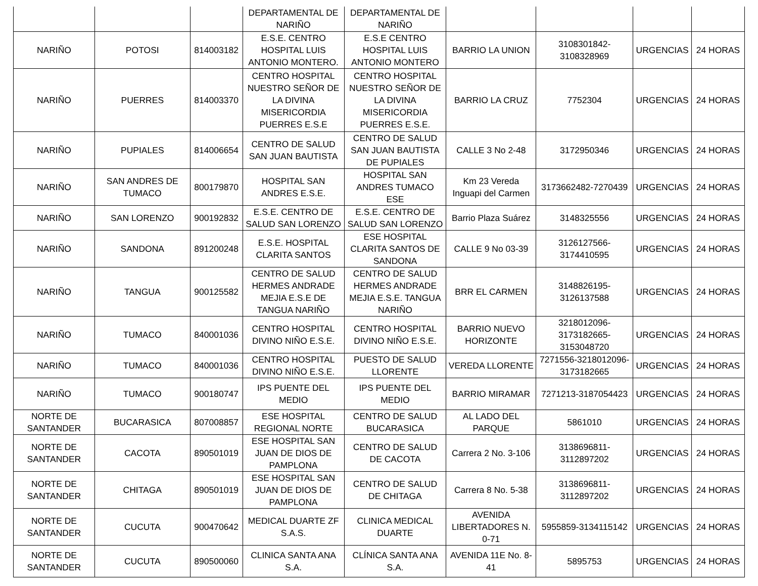| | | | DEPARTAMENTAL DE NARIÑO | DEPARTAMENTAL DE NARIÑO | | | | |
| NARIÑO | POTOSI | 814003182 | E.S.E. CENTRO HOSPITAL LUIS ANTONIO MONTERO. | E.S.E CENTRO HOSPITAL LUIS ANTONIO MONTERO | BARRIO LA UNION | 3108301842-3108328969 | URGENCIAS | 24 HORAS |
| NARIÑO | PUERRES | 814003370 | CENTRO HOSPITAL NUESTRO SEÑOR DE LA DIVINA MISERICORDIA PUERRES E.S.E | CENTRO HOSPITAL NUESTRO SEÑOR DE LA DIVINA MISERICORDIA PUERRES E.S.E. | BARRIO LA CRUZ | 7752304 | URGENCIAS | 24 HORAS |
| NARIÑO | PUPIALES | 814006654 | CENTRO DE SALUD SAN JUAN BAUTISTA | CENTRO DE SALUD SAN JUAN BAUTISTA DE PUPIALES | CALLE 3 No 2-48 | 3172950346 | URGENCIAS | 24 HORAS |
| NARIÑO | SAN ANDRES DE TUMACO | 800179870 | HOSPITAL SAN ANDRES E.S.E. | HOSPITAL SAN ANDRES TUMACO ESE | Km 23 Vereda Inguapi del Carmen | 3173662482-7270439 | URGENCIAS | 24 HORAS |
| NARIÑO | SAN LORENZO | 900192832 | E.S.E. CENTRO DE SALUD SAN LORENZO | E.S.E. CENTRO DE SALUD SAN LORENZO | Barrio Plaza Suárez | 3148325556 | URGENCIAS | 24 HORAS |
| NARIÑO | SANDONA | 891200248 | E.S.E. HOSPITAL CLARITA SANTOS | ESE HOSPITAL CLARITA SANTOS DE SANDONA | CALLE 9 No 03-39 | 3126127566-3174410595 | URGENCIAS | 24 HORAS |
| NARIÑO | TANGUA | 900125582 | CENTRO DE SALUD HERMES ANDRADE MEJIA E.S.E DE TANGUA NARIÑO | CENTRO DE SALUD HERMES ANDRADE MEJIA E.S.E. TANGUA NARIÑO | BRR EL CARMEN | 3148826195-3126137588 | URGENCIAS | 24 HORAS |
| NARIÑO | TUMACO | 840001036 | CENTRO HOSPITAL DIVINO NIÑO E.S.E. | CENTRO HOSPITAL DIVINO NIÑO E.S.E. | BARRIO NUEVO HORIZONTE | 3218012096-3173182665-3153048720 | URGENCIAS | 24 HORAS |
| NARIÑO | TUMACO | 840001036 | CENTRO HOSPITAL DIVINO NIÑO E.S.E. | PUESTO DE SALUD LLORENTE | VEREDA LLORENTE | 7271556-3218012096-3173182665 | URGENCIAS | 24 HORAS |
| NARIÑO | TUMACO | 900180747 | IPS PUENTE DEL MEDIO | IPS PUENTE DEL MEDIO | BARRIO MIRAMAR | 7271213-3187054423 | URGENCIAS | 24 HORAS |
| NORTE DE SANTANDER | BUCARASICA | 807008857 | ESE HOSPITAL REGIONAL NORTE | CENTRO DE SALUD BUCARASICA | AL LADO DEL PARQUE | 5861010 | URGENCIAS | 24 HORAS |
| NORTE DE SANTANDER | CACOTA | 890501019 | ESE HOSPITAL SAN JUAN DE DIOS DE PAMPLONA | CENTRO DE SALUD DE CACOTA | Carrera 2 No. 3-106 | 3138696811-3112897202 | URGENCIAS | 24 HORAS |
| NORTE DE SANTANDER | CHITAGA | 890501019 | ESE HOSPITAL SAN JUAN DE DIOS DE PAMPLONA | CENTRO DE SALUD DE CHITAGA | Carrera 8 No. 5-38 | 3138696811-3112897202 | URGENCIAS | 24 HORAS |
| NORTE DE SANTANDER | CUCUTA | 900470642 | MEDICAL DUARTE ZF S.A.S. | CLINICA MEDICAL DUARTE | AVENIDA LIBERTADORES N. 0-71 | 5955859-3134115142 | URGENCIAS | 24 HORAS |
| NORTE DE SANTANDER | CUCUTA | 890500060 | CLINICA SANTA ANA S.A. | CLÍNICA SANTA ANA S.A. | AVENIDA 11E No. 8-41 | 5895753 | URGENCIAS | 24 HORAS |